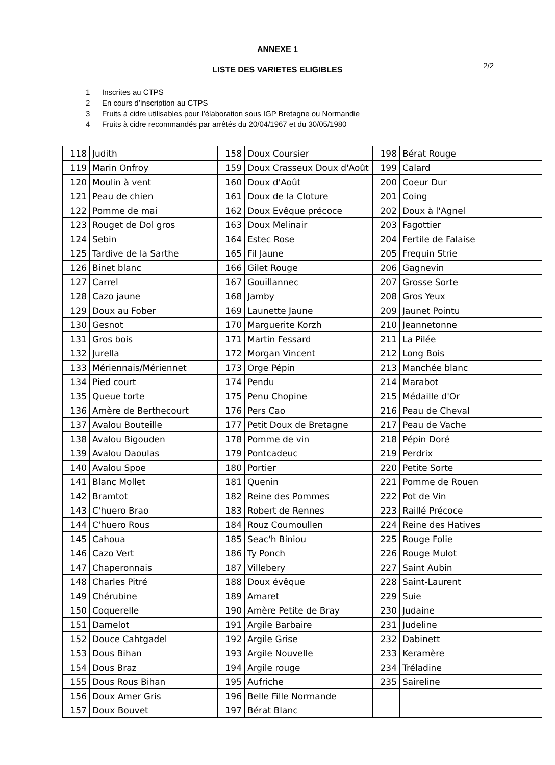ANNEXE 1
2/2
LISTE DES VARIETES ELIGIBLES
1 Inscrites au CTPS
2 En cours d’inscription au CTPS
3 Fruits à cidre utilisables pour l’élaboration sous IGP Bretagne ou Normandie
4 Fruits à cidre recommandés par arrêtés du 20/04/1967 et du 30/05/1980
| 118 | Judith | 158 | Doux Coursier | 198 | Bérat Rouge |
| 119 | Marin Onfroy | 159 | Doux Crasseux Doux d'Août | 199 | Calard |
| 120 | Moulin à vent | 160 | Doux d'Août | 200 | Coeur Dur |
| 121 | Peau de chien | 161 | Doux de la Cloture | 201 | Coing |
| 122 | Pomme de mai | 162 | Doux Evêque précoce | 202 | Doux à l'Agnel |
| 123 | Rouget de Dol gros | 163 | Doux Melinair | 203 | Fagottier |
| 124 | Sebin | 164 | Estec Rose | 204 | Fertile de Falaise |
| 125 | Tardive de la Sarthe | 165 | Fil Jaune | 205 | Frequin Strie |
| 126 | Binet blanc | 166 | Gilet Rouge | 206 | Gagnevin |
| 127 | Carrel | 167 | Gouillannec | 207 | Grosse Sorte |
| 128 | Cazo jaune | 168 | Jamby | 208 | Gros Yeux |
| 129 | Doux au Fober | 169 | Launette Jaune | 209 | Jaunet Pointu |
| 130 | Gesnot | 170 | Marguerite Korzh | 210 | Jeannetonne |
| 131 | Gros bois | 171 | Martin Fessard | 211 | La Pilée |
| 132 | Jurella | 172 | Morgan Vincent | 212 | Long Bois |
| 133 | Mériennais/Mériennet | 173 | Orge Pépin | 213 | Manchée blanc |
| 134 | Pied court | 174 | Pendu | 214 | Marabot |
| 135 | Queue torte | 175 | Penu Chopine | 215 | Médaille d'Or |
| 136 | Amère de Berthecourt | 176 | Pers Cao | 216 | Peau de Cheval |
| 137 | Avalou Bouteille | 177 | Petit Doux de Bretagne | 217 | Peau de Vache |
| 138 | Avalou Bigouden | 178 | Pomme de vin | 218 | Pépin Doré |
| 139 | Avalou Daoulas | 179 | Pontcadeuc | 219 | Perdrix |
| 140 | Avalou Spoe | 180 | Portier | 220 | Petite Sorte |
| 141 | Blanc Mollet | 181 | Quenin | 221 | Pomme de Rouen |
| 142 | Bramtot | 182 | Reine des Pommes | 222 | Pot de Vin |
| 143 | C'huero Brao | 183 | Robert de Rennes | 223 | Raillé Précoce |
| 144 | C'huero Rous | 184 | Rouz Coumoullen | 224 | Reine des Hatives |
| 145 | Cahoua | 185 | Seac'h Biniou | 225 | Rouge Folie |
| 146 | Cazo Vert | 186 | Ty Ponch | 226 | Rouge Mulot |
| 147 | Chaperonnais | 187 | Villebery | 227 | Saint Aubin |
| 148 | Charles Pitré | 188 | Doux évêque | 228 | Saint-Laurent |
| 149 | Chérubine | 189 | Amaret | 229 | Suie |
| 150 | Coquerelle | 190 | Amère Petite de Bray | 230 | Judaine |
| 151 | Damelot | 191 | Argile Barbaire | 231 | Judeline |
| 152 | Douce Cahtgadel | 192 | Argile Grise | 232 | Dabinett |
| 153 | Dous Bihan | 193 | Argile Nouvelle | 233 | Keramère |
| 154 | Dous Braz | 194 | Argile rouge | 234 | Tréladine |
| 155 | Dous Rous Bihan | 195 | Aufriche | 235 | Saireline |
| 156 | Doux Amer Gris | 196 | Belle Fille Normande | | |
| 157 | Doux Bouvet | 197 | Bérat Blanc | | |